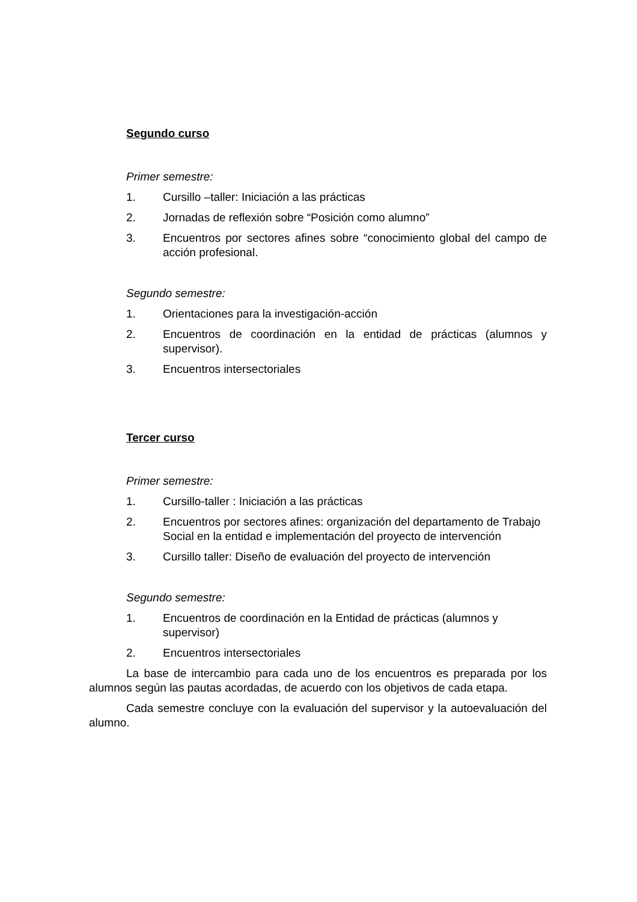Segundo curso
Primer semestre:
1. Cursillo –taller: Iniciación a las prácticas
2. Jornadas de reflexión sobre “Posición como alumno”
3. Encuentros por sectores afines sobre “conocimiento global del campo de acción profesional.
Segundo semestre:
1. Orientaciones para la investigación-acción
2. Encuentros de coordinación en la entidad de prácticas (alumnos y supervisor).
3. Encuentros intersectoriales
Tercer curso
Primer semestre:
1. Cursillo-taller : Iniciación a las prácticas
2. Encuentros por sectores afines: organización del departamento de Trabajo Social en la entidad e implementación del proyecto de intervención
3. Cursillo taller: Diseño de evaluación del proyecto de intervención
Segundo semestre:
1. Encuentros de coordinación en la Entidad de prácticas (alumnos y supervisor)
2. Encuentros intersectoriales
La base de intercambio para cada uno de los encuentros es preparada por los alumnos según las pautas acordadas, de acuerdo con los objetivos de cada etapa.
Cada semestre concluye con la evaluación del supervisor y la autoevaluación del alumno.